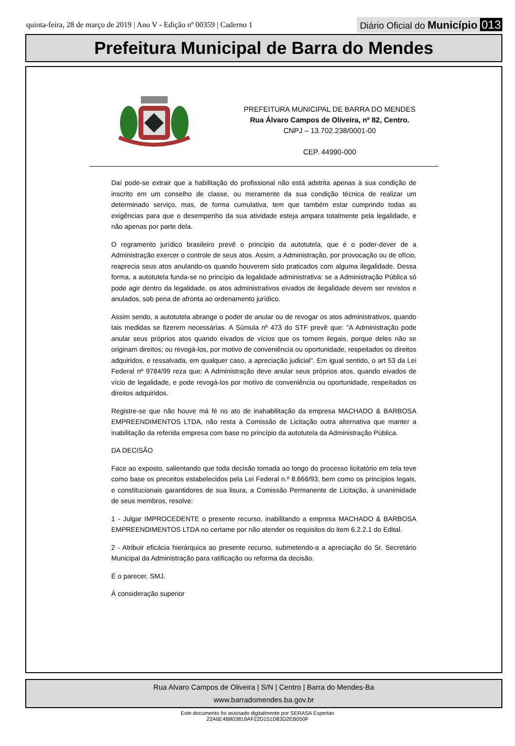quinta-feira, 28 de março de 2019 | Ano V - Edição nº 00359 | Caderno 1
Diário Oficial do Município 013
Prefeitura Municipal de Barra do Mendes
PREFEITURA MUNICIPAL DE BARRA DO MENDES
Rua Álvaro Campos de Oliveira, nº 82, Centro.
CNPJ – 13.702.238/0001-00
CEP. 44990-000
Daí pode-se extrair que a habilitação do profissional não está adstrita apenas à sua condição de inscrito em um conselho de classe, ou meramente da sua condição técnica de realizar um determinado serviço, mas, de forma cumulativa, tem que também estar cumprindo todas as exigências para que o desempenho da sua atividade esteja ampara totalmente pela legalidade, e não apenas por parte dela.
O regramento jurídico brasileiro prevê o princípio da autotutela, que é o poder-dever de a Administração exercer o controle de seus atos. Assim, a Administração, por provocação ou de ofício, reaprecia seus atos anulando-os quando houverem sido praticados com alguma ilegalidade. Dessa forma, a autotutela funda-se no princípio da legalidade administrativa: se a Administração Pública só pode agir dentro da legalidade, os atos administrativos eivados de ilegalidade devem ser revistos e anulados, sob pena de afronta ao ordenamento jurídico.
Assim sendo, a autotutela abrange o poder de anular ou de revogar os atos administrativos, quando tais medidas se fizerem necessárias. A Súmula nº 473 do STF prevê que: "A Administração pode anular seus próprios atos quando eivados de vícios que os tornem ilegais, porque deles não se originam direitos; ou revogá-los, por motivo de conveniência ou oportunidade, respeitados os direitos adquiridos, e ressalvada, em qualquer caso, a apreciação judicial". Em igual sentido, o art 53 da Lei Federal nº 9784/99 reza que: A Administração deve anular seus próprios atos, quando eivados de vício de legalidade, e pode revogá-los por motivo de conveniência ou oportunidade, respeitados os direitos adquiridos.
Registre-se que não houve má fé no ato de inahabilitação da empresa MACHADO & BARBOSA EMPREENDIMENTOS LTDA, não resta à Comissão de Licitação outra alternativa que manter a inabilitação da referida empresa com base no princípio da autotutela da Administração Pública.
DA DECISÃO
Face ao exposto, salientando que toda decisão tomada ao longo do processo licitatório em tela teve como base os preceitos estabelecidos pela Lei Federal n.º 8.666/93, bem como os princípios legais, e constitucionais garantidores de sua lisura, a Comissão Permanente de Licitação, à unanimidade de seus membros, resolve:
1 - Julgar IMPROCEDENTE o presente recurso, inabilitando a empresa MACHADO & BARBOSA EMPREENDIMENTOS LTDA no certame por não atender os requisitos do item 6.2.2.1 do Edital.
2 - Atribuir eficácia hierárquica ao presente recurso, submetendo-a a apreciação do Sr. Secretário Municipal da Administração para ratificação ou reforma da decisão.
É o parecer, SMJ.
À consideração superior
Rua Alvaro Campos de Oliveira | S/N | Centro | Barra do Mendes-Ba
www.barradomendes.ba.gov.br
Este documento foi assinado digitalmente por SERASA Experian
22A6E4B803819AF22D151D83D2EB050F